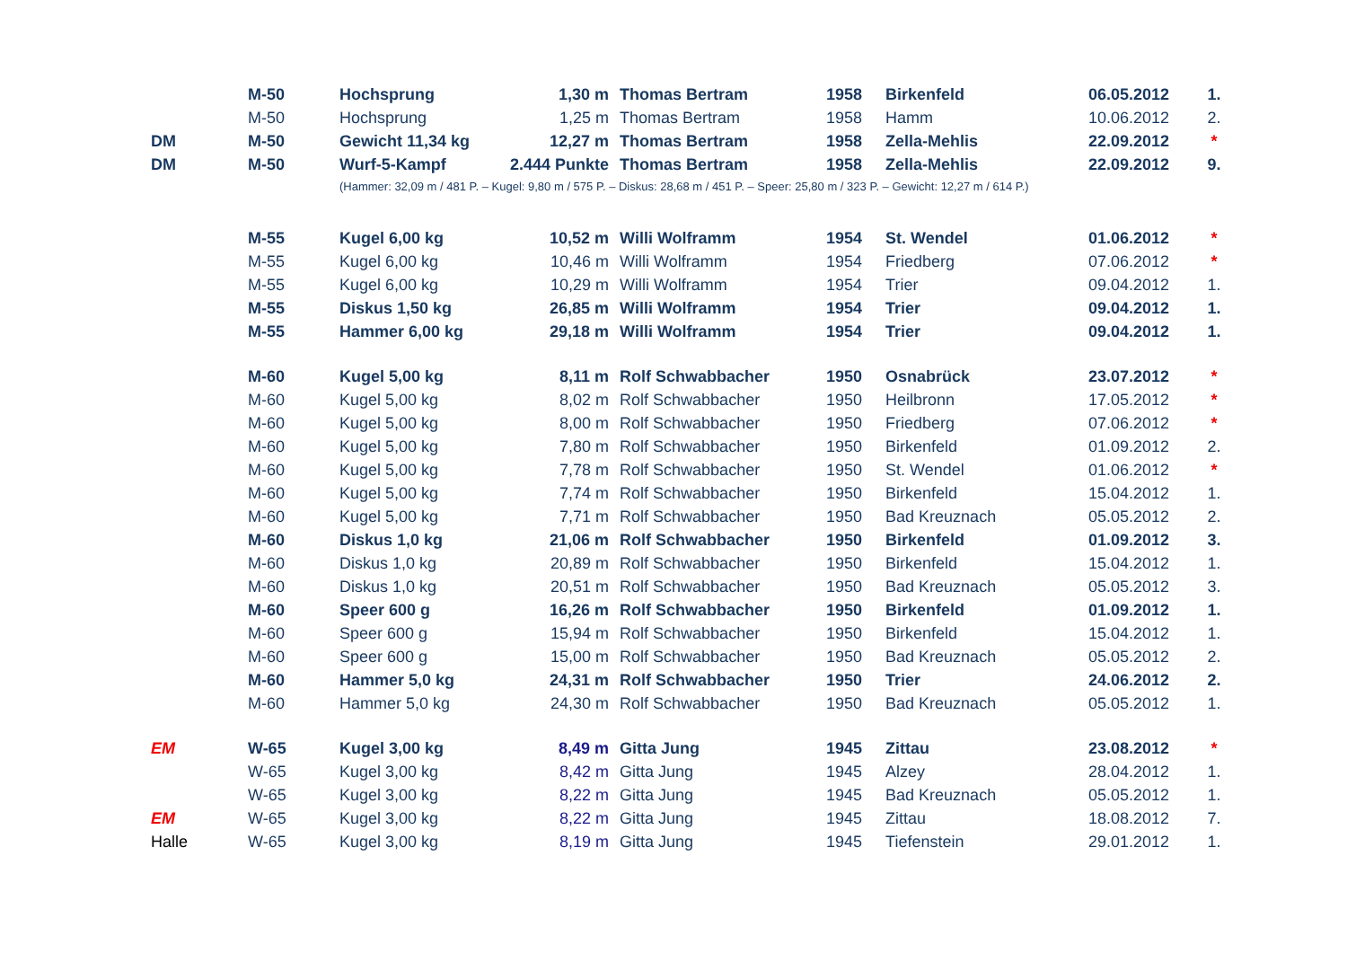| | M-50 | Hochsprung | 1,30 m | Thomas Bertram | 1958 | Birkenfeld | 06.05.2012 | 1. |
| | M-50 | Hochsprung | 1,25 m | Thomas Bertram | 1958 | Hamm | 10.06.2012 | 2. |
| DM | M-50 | Gewicht 11,34 kg | 12,27 m | Thomas Bertram | 1958 | Zella-Mehlis | 22.09.2012 | * |
| DM | M-50 | Wurf-5-Kampf | 2.444 Punkte | Thomas Bertram | 1958 | Zella-Mehlis | 22.09.2012 | 9. |
| | | (Hammer: 32,09 m / 481 P. – Kugel: 9,80 m / 575 P. – Diskus: 28,68 m / 451 P. – Speer: 25,80 m / 323 P. – Gewicht: 12,27 m / 614 P.) | | | | | | |
| | M-55 | Kugel 6,00 kg | 10,52 m | Willi Wolframm | 1954 | St. Wendel | 01.06.2012 | * |
| | M-55 | Kugel 6,00 kg | 10,46 m | Willi Wolframm | 1954 | Friedberg | 07.06.2012 | * |
| | M-55 | Kugel 6,00 kg | 10,29 m | Willi Wolframm | 1954 | Trier | 09.04.2012 | 1. |
| | M-55 | Diskus 1,50 kg | 26,85 m | Willi Wolframm | 1954 | Trier | 09.04.2012 | 1. |
| | M-55 | Hammer 6,00 kg | 29,18 m | Willi Wolframm | 1954 | Trier | 09.04.2012 | 1. |
| | M-60 | Kugel 5,00 kg | 8,11 m | Rolf Schwabbacher | 1950 | Osnabrück | 23.07.2012 | * |
| | M-60 | Kugel 5,00 kg | 8,02 m | Rolf Schwabbacher | 1950 | Heilbronn | 17.05.2012 | * |
| | M-60 | Kugel 5,00 kg | 8,00 m | Rolf Schwabbacher | 1950 | Friedberg | 07.06.2012 | * |
| | M-60 | Kugel 5,00 kg | 7,80 m | Rolf Schwabbacher | 1950 | Birkenfeld | 01.09.2012 | 2. |
| | M-60 | Kugel 5,00 kg | 7,78 m | Rolf Schwabbacher | 1950 | St. Wendel | 01.06.2012 | * |
| | M-60 | Kugel 5,00 kg | 7,74 m | Rolf Schwabbacher | 1950 | Birkenfeld | 15.04.2012 | 1. |
| | M-60 | Kugel 5,00 kg | 7,71 m | Rolf Schwabbacher | 1950 | Bad Kreuznach | 05.05.2012 | 2. |
| | M-60 | Diskus 1,0 kg | 21,06 m | Rolf Schwabbacher | 1950 | Birkenfeld | 01.09.2012 | 3. |
| | M-60 | Diskus 1,0 kg | 20,89 m | Rolf Schwabbacher | 1950 | Birkenfeld | 15.04.2012 | 1. |
| | M-60 | Diskus 1,0 kg | 20,51 m | Rolf Schwabbacher | 1950 | Bad Kreuznach | 05.05.2012 | 3. |
| | M-60 | Speer 600 g | 16,26 m | Rolf Schwabbacher | 1950 | Birkenfeld | 01.09.2012 | 1. |
| | M-60 | Speer 600 g | 15,94 m | Rolf Schwabbacher | 1950 | Birkenfeld | 15.04.2012 | 1. |
| | M-60 | Speer 600 g | 15,00 m | Rolf Schwabbacher | 1950 | Bad Kreuznach | 05.05.2012 | 2. |
| | M-60 | Hammer 5,0 kg | 24,31 m | Rolf Schwabbacher | 1950 | Trier | 24.06.2012 | 2. |
| | M-60 | Hammer 5,0 kg | 24,30 m | Rolf Schwabbacher | 1950 | Bad Kreuznach | 05.05.2012 | 1. |
| EM | W-65 | Kugel 3,00 kg | 8,49 m | Gitta Jung | 1945 | Zittau | 23.08.2012 | * |
| | W-65 | Kugel 3,00 kg | 8,42 m | Gitta Jung | 1945 | Alzey | 28.04.2012 | 1. |
| | W-65 | Kugel 3,00 kg | 8,22 m | Gitta Jung | 1945 | Bad Kreuznach | 05.05.2012 | 1. |
| EM | W-65 | Kugel 3,00 kg | 8,22 m | Gitta Jung | 1945 | Zittau | 18.08.2012 | 7. |
| Halle | W-65 | Kugel 3,00 kg | 8,19 m | Gitta Jung | 1945 | Tiefenstein | 29.01.2012 | 1. |